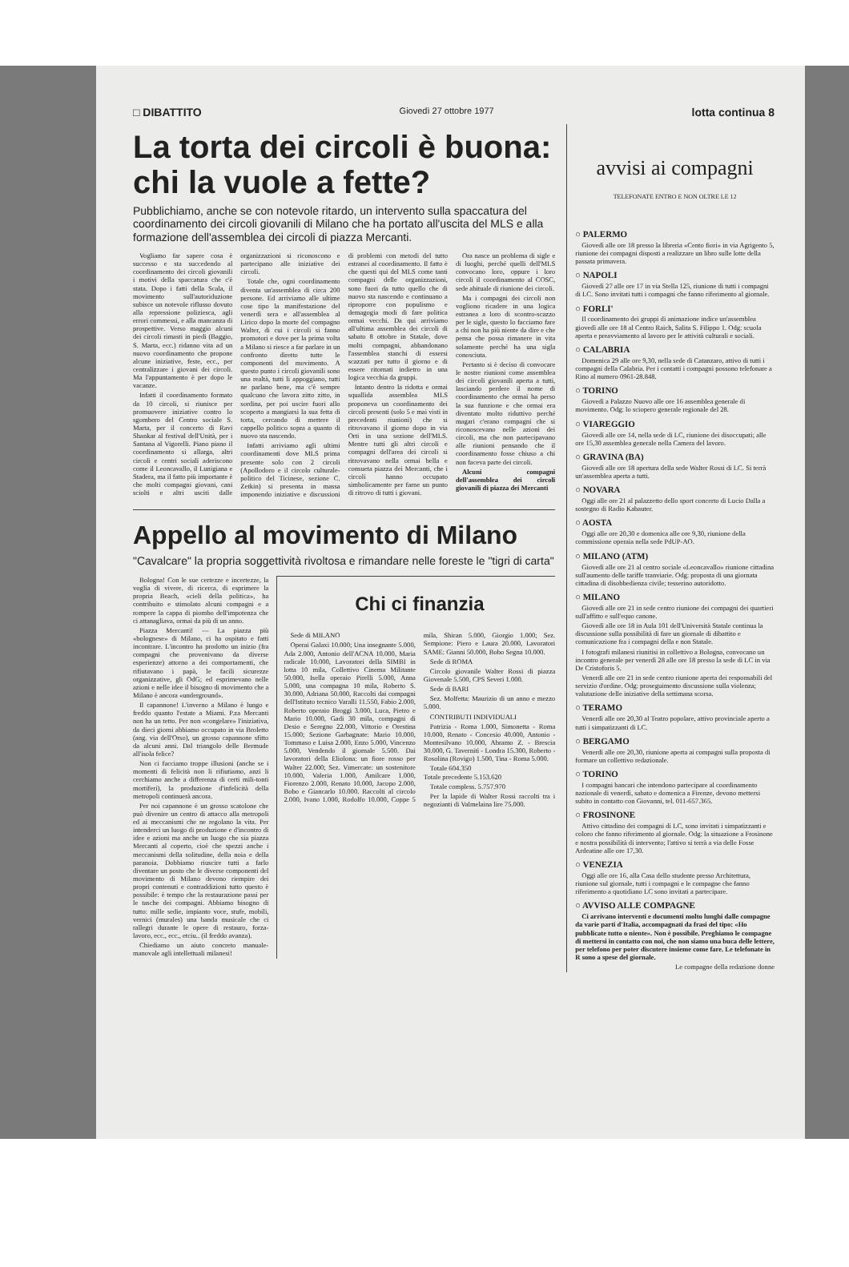□ DIBATTITO Giovedì 27 ottobre 1977 lotta continua 8
La torta dei circoli è buona: chi la vuole a fette?
Pubblichiamo, anche se con notevole ritardo, un intervento sulla spaccatura del coordinamento dei circoli giovanili di Milano che ha portato all'uscita del MLS e alla formazione dell'assemblea dei circoli di piazza Mercanti.
Vogliamo far sapere cosa è successo e sta succedendo al coordinamento dei circoli giovanili i motivi della spaccatura che c'è stata. Dopo i fatti della Scala, il movimento sull'autoriduzione subisce un notevole riflusso dovuto alla repressione poliziesca, agli errori commessi, e alla mancanza di prospettive. Verso maggio alcuni dei circoli rimasti in piedi (Baggio, S. Marta, ecc.) ridanno vita ad un nuovo coordinamento che propone alcune iniziative, feste, ecc., per centralizzare i giovani dei circoli. Ma l'appuntamento è per dopo le vacanze.
Infatti il coordinamento formato da 10 circoli, si riunisce per promuovere iniziative contro lo sgombero del Centro sociale S. Marta, per il concerto di Ravi Shankar al festival dell'Unità, per i Santana al Vigorelli. Piano piano il coordinamento si allarga, altri circoli e centri sociali aderiscono come il Leoncavallo, il Lunigiana e Stadera, ma il fatto più importante è che molti compagni giovani, cani sciolti e altri usciti dalle organizzazioni si riconoscono e partecipano alle iniziative dei circoli.
Totale che, ogni coordinamento diventa un'assemblea di circa 200 persone. Ed arriviamo alle ultime cose tipo la manifestazione del venerdì sera e all'assemblea al Lirico dopo la morte del compagno Walter, di cui i circoli si fanno promotori e dove per la prima volta a Milano si riesce a far parlare in un confronto diretto tutte le componenti del movimento. A questo punto i circoli giovanili sono una realtà, tutti li appoggiano, tutti ne parlano bene, ma c'è sempre qualcuno che lavora zitto zitto, in sordina, per poi uscire fuori allo scoperto a mangiarsi la sua fetta di torta, cercando di mettere il cappello politico sopra a quanto di nuovo sta nascendo.
Infatti arriviamo agli ultimi coordinamenti dove MLS prima presente solo con 2 circoli (Apollodoro e il circolo culturale-politico del Ticinese, sezione C. Zetkin) si presenta in massa imponendo iniziative e discussioni di problemi con metodi del tutto estranei al coordinamento. Il fatto è che questi qui del MLS come tanti compagni delle organizzazioni, sono fuori da tutto quello che di nuovo sta nascendo e continuano a riproporre con populismo e demagogia modi di fare politica ormai vecchi. Da qui arriviamo all'ultima assemblea dei circoli di sabato 8 ottobre in Statale, dove molti compagni, abbandonano l'assemblea stanchi di essersi scazzati per tutto il giorno e di essere ritornati indietro in una logica vecchia da gruppi.
Intanto dentro la ridotta e ormai squallida assemblea MLS proponeva un coordinamento dei circoli presenti (solo 5 e mai visti in precedenti riunioni) che si ritrovavano il giorno dopo in via Orti in una sezione dell'MLS. Mentre tutti gli altri circoli e compagni dell'area dei circoli si ritrovavano nella ormai bella e consueta piazza dei Mercanti, che i circoli hanno occupato simbolicamente per farne un punto di ritrovo di tutti i giovani.
Ora nasce un problema di sigle e di luoghi, perché quelli dell'MLS convocano loro, oppure i loro circoli il coordinamento al COSC, sede abituale di riunione dei circoli.
Ma i compagni dei circoli non vogliono ricadere in una logica estranea a loro di scontro-scazzo per le sigle, questo lo facciamo fare a chi non ha più niente da dire e che pensa che possa rimanere in vita solamente perché ha una sigla conosciuta.
Pertanto si è deciso di convocare le nostre riunioni come assemblea dei circoli giovanili aperta a tutti, lasciando perdere il nome di coordinamento che ormai ha perso la sua funzione e che ormai era diventato molto riduttivo perché magari c'erano compagni che si riconoscevano nelle azioni dei circoli, ma che non partecipavano alle riunioni pensando che il coordinamento fosse chiuso a chi non faceva parte dei circoli.
Alcuni compagni dell'assemblea dei circoli giovanili di piazza dei Mercanti
Appello al movimento di Milano
"Cavalcare" la propria soggettività rivoltosa e rimandare nelle foreste le "tigri di carta"
Bologna! Con le sue certezze e incertezze, la voglia di vivere, di ricerca, di esprimere la propria Beach, «cieli della politica», ha contribuito e stimolato alcuni compagni e a rompere la cappa di piombo dell'impotenza che ci attanagliava, ormai da più di un anno.
Piazza Mercanti! — La piazza più «bolognese» di Milano, ci ha ospitato e fatti incontrare. L'incontro ha prodotto un inizio (fra compagni che provenivano da diverse esperienze) attorno a dei comportamenti, che rifiutavano i papà, le facili sicurezze organizzative, gli OdG; ed esprimevano nelle azioni e nelle idee il bisogno di movimento che a Milano è ancora «underground».
Il capannone! L'inverno a Milano è lungo e freddo quanto l'estate a Miami. P.za Mercanti non ha un tetto. Per non «congelare» l'iniziativa, da dieci giorni abbiamo occupato in via Broletto (ang. via dell'Orso), un grosso capannone sfitto da alcuni anni. Dal triangolo delle Bermude all'isola felice?
Non ci facciamo troppe illusioni (anche se i momenti di felicità non li rifiutiamo, anzi li cerchiamo anche a differenza di certi mili-tonti mortiferi), la produzione d'infelicità della metropoli continuerà ancora.
Per noi capannone è un grosso scatolone che può divenire un centro di attacco alla metropoli ed ai meccanismi che ne regolano la vita. Per intenderci un luogo di produzione e d'incontro di idee e azioni ma anche un luogo che sia piazza Mercanti al coperto, cioè che spezzi anche i meccanismi della solitudine, della noia e della paranoia. Dobbiamo riuscire tutti a farlo diventare un posto che le diverse componenti del movimento di Milano devono riempire dei propri contenuti e contraddizioni tutto questo è possibile: è tempo che la restaurazione passi per le tasche dei compagni. Abbiamo bisogno di tutto: mille sedie, impianto voce, stufe, mobili, vernici (murales) una banda musicale che ci rallegri durante le opere di restauro, forza-lavoro, ecc., ecc., etciu.. (il freddo avanza).
Chiediamo un aiuto concreto manuale-manovale agli intellettuali milanesi!
Chi ci finanzia
Sede di MILANO
Operai Galaxi 10.000; Una insegnante 5.000, Ada 2.000, Antonio dell'ACNA 10.000, Maria radicale 10.000, Lavoratori della SIMBI in lotta 10 mila, Collettivo Cinema Militante 50.000, Isella operaio Pirelli 5.000, Anna 5.000, una compagna 10 mila, Roberto S. 30.000, Adriana 50.000, Raccolti dai compagni dell'Istituto tecnico Varalli 11.550, Fabio 2.000, Roberto operaio Broggi 3.000, Luca, Pietro e Mario 10.000, Gadi 30 mila, compagni di Desio e Seregno 22.000, Vittorio e Orestina 15.000; Sezione Garbagnate: Mario 10.000, Tommaso e Luisa 2.000, Enzo 5.000, Vincenzo 5.000, Vendendo il giornale 5.500. Dai lavoratori della Eliolona: un fiore rosso per Walter 22.000; Sez. Vimercate: un sostenitore 10.000, Valeria 1.000, Amilcare 1.000, Fiorenzo 2.000, Renato 10.000, Jacopo 2.000, Bobo e Giancarlo 10.000. Raccolti al circolo 2.000, Ivano 1.000, Rodolfo 10.000, Coppe 5 mila, Shiran 5.000, Giorgio 1.000; Sez. Sempione: Piero e Laura 20.000, Lavoratori SAME: Gianni 50.000, Bobo Segna 10.000.
Sede di ROMA
Circolo giovanile Walter Rossi di piazza Giovenale 5.500, CPS Severi 1.000.
Sede di BARI
Sez. Molfetta: Maurizio di un anno e mezzo 5.000.
CONTRIBUTI INDIVIDUALI
Patrizia - Roma 1.000, Simonetta - Roma 10.000, Renato - Concesio 40.000, Antonio - Montesilvano 10.000, Abramo Z. - Brescia 30.000, G. Tavernitì - Londra 15.300, Roberto - Rosolina (Rovigo) 1.500, Tina - Roma 5.000.
Totale 604.350
Totale precedente 5.153.620
Totale compless. 5.757.970
Per la lapide di Walter Rossi raccolti tra i negozianti di Valmelaina lire 75.000.
avvisi ai compagni
TELEFONATE ENTRO E NON OLTRE LE 12
○ PALERMO
Giovedì alle ore 18 presso la libreria «Cento fiori» in via Agrigento 5, riunione dei compagni disposti a realizzare un libro sulle lotte della passata primavera.
○ NAPOLI
Giovedì 27 alle ore 17 in via Stella 125, riunione di tutti i compagni di LC. Sono invitati tutti i compagni che fanno riferimento al giornale.
○ FORLI'
Il coordinamento dei gruppi di animazione indice un'assemblea giovedì alle ore 18 al Centro Raich, Salita S. Filippo 1. Odg: scuola aperta e preavviamento al lavoro per le attività culturali e sociali.
○ CALABRIA
Domenica 29 alle ore 9,30, nella sede di Catanzaro, attivo di tutti i compagni della Calabria. Per i contatti i compagni possono telefonare a Rino al numero 0961-28.848.
○ TORINO
Giovedì a Palazzo Nuovo alle ore 16 assemblea generale di movimento. Odg: lo sciopero generale regionale del 28.
○ VIAREGGIO
Giovedì alle ore 14, nella sede di LC, riunione dei disoccupati; alle ore 15,30 assemblea generale nella Camera del lavoro.
○ GRAVINA (BA)
Giovedì alle ore 18 apertura della sede Walter Rossi di LC. Si terrà un'assemblea aperta a tutti.
○ NOVARA
Oggi alle ore 21 al palazzetto dello sport concerto di Lucio Dalla a sostegno di Radio Kabauter.
○ AOSTA
Oggi alle ore 20,30 e domenica alle ore 9,30, riunione della commissione operaia nella sede PdUP-AO.
○ MILANO (ATM)
Giovedì alle ore 21 al centro sociale «Leoncavallo» riunione cittadina sull'aumento delle tariffe tranviarie. Odg: proposta di una giornata cittadina di disobbedienza civile; tesserino autoridotto.
○ MILANO
Giovedì alle ore 21 in sede centro riunione dei compagni dei quartieri sull'affitto e sull'equo canone.
Giovedì alle ore 18 in Aula 101 dell'Università Statale continua la discussione sulla possibilità di fare un giornale di dibattito e comunicazione fra i compagni della e non Statale.
I fotografi milanesi riunitisi in collettivo a Bologna, convocano un incontro generale per venerdì 28 alle ore 18 presso la sede di LC in via De Cristoforis 5.
Venerdì alle ore 21 in sede centro riunione aperta dei responsabili del servizio d'ordine. Odg: proseguimento discussione sulla violenza; valutazione delle iniziative della settimana scorsa.
○ TERAMO
Venerdì alle ore 20,30 al Teatro popolare, attivo provinciale aperto a tutti i simpatizzanti di LC.
○ BERGAMO
Venerdì alle ore 20,30, riunione aperta ai compagni sulla proposta di formare un collettivo redazionale.
○ TORINO
I compagni bancari che intendono partecipare al coordinamento nazionale di venerdì, sabato e domenica a Firenze, devono mettersi subito in contatto con Giovanni, tel. 011-657.365.
○ FROSINONE
Attivo cittadino dei compagni di LC, sono invitati i simpatizzanti e coloro che fanno riferimento al giornale. Odg: la situazione a Frosinone e nostra possibilità di intervento; l'attivo si terrà a via delle Fosse Ardeatine alle ore 17,30.
○ VENEZIA
Oggi alle ore 16, alla Casa dello studente presso Architettura, riunione sul giornale, tutti i compagni e le compagne che fanno riferimento a quotidiano LC sono invitati a partecipare.
○ AVVISO ALLE COMPAGNE
Ci arrivano interventi e documenti molto lunghi dalle compagne da varie parti d'Italia, accompagnati da frasi del tipo: «Ho pubblicate tutto o niente». Non è possibile. Preghiamo le compagne di mettersi in contatto con noi, che non siamo una buca delle lettere, per telefono per poter discutere insieme come fare. Le telefonate in R sono a spese del giornale.
Le compagne della redazione donne